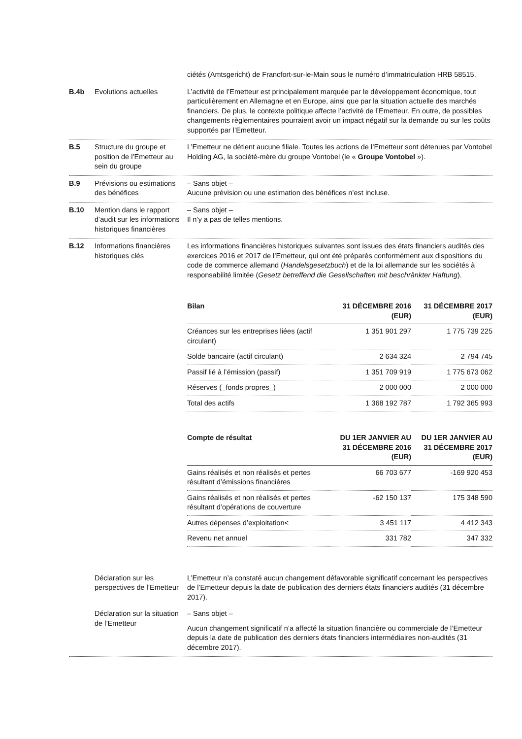ciétés (Amtsgericht) de Francfort-sur-le-Main sous le numéro d’immatriculation HRB 58515.
B.4b Evolutions actuelles L’activité de l’Emetteur est principalement marquée par le développement économique, tout particulièrement en Allemagne et en Europe, ainsi que par la situation actuelle des marchés financiers. De plus, le contexte politique affecte l’activité de l’Emetteur. En outre, de possibles changements règlementaires pourraient avoir un impact négatif sur la demande ou sur les coûts supportés par l’Emetteur.
B.5 Structure du groupe et position de l’Emetteur au sein du groupe
L’Emetteur ne détient aucune filiale. Toutes les actions de l’Emetteur sont détenues par Vontobel Holding AG, la société-mère du groupe Vontobel (le « Groupe Vontobel »).
B.9 Prévisions ou estimations des bénéfices
– Sans objet –
Aucune prévision ou une estimation des bénéfices n’est incluse.
B.10 Mention dans le rapport d’audit sur les informations historiques financières
– Sans objet –
Il n’y a pas de telles mentions.
B.12 Informations financières historiques clés
Les informations financières historiques suivantes sont issues des états financiers audités des exercices 2016 et 2017 de l’Emetteur, qui ont été préparés conformément aux dispositions du code de commerce allemand (Handelsgesetzbuch) et de la loi allemande sur les sociétés à responsabilité limitée (Gesetz betreffend die Gesellschaften mit beschränkter Haftung).
| Bilan | 31 DÉCEMBRE 2016 (EUR) | 31 DÉCEMBRE 2017 (EUR) |
| --- | --- | --- |
| Créances sur les entreprises liées (actif circulant) | 1 351 901 297 | 1 775 739 225 |
| Solde bancaire (actif circulant) | 2 634 324 | 2 794 745 |
| Passif lié à l’émission (passif) | 1 351 709 919 | 1 775 673 062 |
| Réserves (_fonds propres_) | 2 000 000 | 2 000 000 |
| Total des actifs | 1 368 192 787 | 1 792 365 993 |
| Compte de résultat | DU 1ER JANVIER AU 31 DÉCEMBRE 2016 (EUR) | DU 1ER JANVIER AU 31 DÉCEMBRE 2017 (EUR) |
| --- | --- | --- |
| Gains réalisés et non réalisés et pertes résultant d’émissions financières | 66 703 677 | -169 920 453 |
| Gains réalisés et non réalisés et pertes résultant d’opérations de couverture | -62 150 137 | 175 348 590 |
| Autres dépenses d’exploitation< | 3 451 117 | 4 412 343 |
| Revenu net annuel | 331 782 | 347 332 |
Déclaration sur les perspectives de l’Emetteur
L’Emetteur n’a constaté aucun changement défavorable significatif concernant les perspectives de l’Emetteur depuis la date de publication des derniers états financiers audités (31 décembre 2017).
Déclaration sur la situation de l’Emetteur
– Sans objet –
Aucun changement significatif n’a affecté la situation financière ou commerciale de l’Emetteur depuis la date de publication des derniers états financiers intermédiaires non-audités (31 décembre 2017).